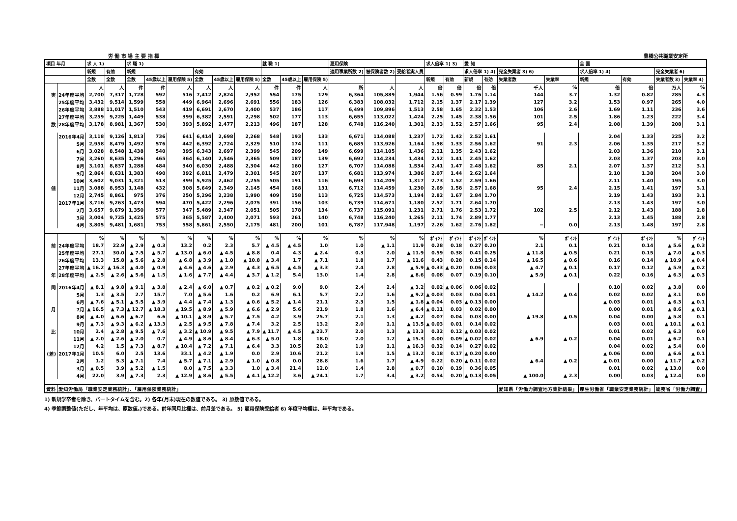労 働 市 場 主 要 指 標 豊橋公共職業安定所
| 項目 年月 | | 求 人 1) | | 求 職 1) | | | | | | 就 職 1) | | | 雇用保険 | | | 求人倍率 1) 3) | | 愛 知 | | | | 全 国 | | | |
| --- | --- | --- | --- | --- | --- | --- | --- | --- | --- | --- | --- | --- | --- | --- | --- | --- | --- | --- | --- | --- | --- | --- | --- | --- | --- |
| | | 新規 | 有効 | 新規 | | | 有効 | | | | | | 適用事業所数 2) | 被保険者数 2) | 受給者実人員 | | | 求人倍率 1) 4) | | 完全失業者 3) 6) | | 求人倍率 1) 4) | | 完全失業者 6) | |
| | | 全数 | 全数 | 全数 | 45歳以上 | 雇用保険 5) | 全数 | 45歳以上 | 雇用保険 5) | 全数 | 45歳以上 | 雇用保険 5) | | | | 新規 | 有効 | 新規 | 有効 | 失業者数 | 失業率 | 新規 | 有効 | 失業者数 3) | 失業率 4) |
| | | 人 | 人 | 件 | 件 | 人 | 人 | 人 | 人 | 件 | 件 | 人 | 所 | 人 | 人 | 倍 | 倍 | 倍 | 倍 | 千人 | % | 倍 | 倍 | 万人 | % |
| 実 | 24年度平均 | 2,700 | 7,317 | 1,728 | 592 | 516 | 7,412 | 2,824 | 2,952 | 554 | 175 | 129 | 6,364 | 105,889 | 1,944 | 1.56 | 0.99 | 1.76 | 1.14 | 144 | 3.7 | 1.32 | 0.82 | 285 | 4.3 |
| | 25年度平均 | 3,432 | 9,514 | 1,599 | 558 | 449 | 6,964 | 2,696 | 2,691 | 556 | 183 | 126 | 6,383 | 108,032 | 1,712 | 2.15 | 1.37 | 2.17 | 1.39 | 127 | 3.2 | 1.53 | 0.97 | 265 | 4.0 |
| | 26年度平均 | 3,888 | 11,017 | 1,510 | 543 | 419 | 6,691 | 2,670 | 2,400 | 537 | 186 | 117 | 6,499 | 109,896 | 1,513 | 2.58 | 1.65 | 2.32 | 1.53 | 106 | 2.6 | 1.69 | 1.11 | 236 | 3.6 |
| | 27年度平均 | 3,259 | 9,225 | 1,449 | 538 | 399 | 6,382 | 2,591 | 2,298 | 502 | 177 | 113 | 6,655 | 113,022 | 1,424 | 2.25 | 1.45 | 2.38 | 1.56 | 101 | 2.5 | 1.86 | 1.23 | 222 | 3.4 |
| 数 | 28年度平均 | 3,178 | 8,981 | 1,367 | 530 | 393 | 5,892 | 2,477 | 2,213 | 496 | 187 | 128 | 6,748 | 116,240 | 1,301 | 2.33 | 1.52 | 2.57 | 1.66 | 95 | 2.4 | 2.08 | 1.39 | 208 | 3.1 |
| | 2016年4月 | 3,118 | 9,126 | 1,813 | 736 | 641 | 6,414 | 2,698 | 2,268 | 548 | 193 | 133 | 6,671 | 114,088 | 1,237 | 1.72 | 1.42 | 2.52 | 1.61 | | | 2.04 | 1.33 | 225 | 3.2 |
| | 5月 | 2,958 | 8,479 | 1,492 | 576 | 442 | 6,392 | 2,724 | 2,329 | 510 | 174 | 111 | 6,685 | 113,926 | 1,164 | 1.98 | 1.33 | 2.56 | 1.62 | 91 | 2.3 | 2.06 | 1.35 | 217 | 3.2 |
| | 6月 | 3,028 | 8,548 | 1,438 | 540 | 395 | 6,343 | 2,697 | 2,399 | 545 | 209 | 149 | 6,699 | 114,105 | 1,436 | 2.11 | 1.35 | 2.43 | 1.62 | | | 2.03 | 1.36 | 210 | 3.1 |
| | 7月 | 3,260 | 8,635 | 1,296 | 465 | 364 | 6,140 | 2,546 | 2,365 | 509 | 187 | 139 | 6,692 | 114,234 | 1,434 | 2.52 | 1.41 | 2.45 | 1.62 | | | 2.03 | 1.37 | 203 | 3.0 |
| | 8月 | 3,101 | 8,837 | 1,288 | 484 | 340 | 6,030 | 2,488 | 2,304 | 442 | 160 | 127 | 6,707 | 114,088 | 1,534 | 2.41 | 1.47 | 2.48 | 1.62 | 85 | 2.1 | 2.07 | 1.37 | 212 | 3.1 |
| | 9月 | 2,864 | 8,631 | 1,383 | 490 | 392 | 6,011 | 2,479 | 2,301 | 545 | 207 | 137 | 6,681 | 113,974 | 1,386 | 2.07 | 1.44 | 2.62 | 1.64 | | | 2.10 | 1.38 | 204 | 3.0 |
| | 10月 | 3,602 | 9,031 | 1,321 | 513 | 399 | 5,925 | 2,462 | 2,255 | 505 | 191 | 116 | 6,693 | 114,209 | 1,317 | 2.73 | 1.52 | 2.59 | 1.66 | | | 2.11 | 1.40 | 195 | 3.0 |
| 値 | 11月 | 3,088 | 8,953 | 1,148 | 432 | 308 | 5,649 | 2,349 | 2,145 | 454 | 168 | 131 | 6,712 | 114,459 | 1,230 | 2.69 | 1.58 | 2.57 | 1.68 | 95 | 2.4 | 2.15 | 1.41 | 197 | 3.1 |
| | 12月 | 2,745 | 8,861 | 975 | 376 | 250 | 5,296 | 2,238 | 1,990 | 409 | 158 | 113 | 6,725 | 114,573 | 1,194 | 2.82 | 1.67 | 2.84 | 1.70 | | | 2.19 | 1.43 | 193 | 3.1 |
| | 2017年1月 | 3,716 | 9,263 | 1,473 | 594 | 470 | 5,422 | 2,296 | 2,075 | 391 | 156 | 103 | 6,739 | 114,671 | 1,180 | 2.52 | 1.71 | 2.64 | 1.70 | | | 2.13 | 1.43 | 197 | 3.0 |
| | 2月 | 3,657 | 9,679 | 1,350 | 577 | 347 | 5,489 | 2,347 | 2,051 | 505 | 178 | 134 | 6,737 | 115,091 | 1,231 | 2.71 | 1.76 | 2.53 | 1.72 | 102 | 2.5 | 2.12 | 1.43 | 188 | 2.8 |
| | 3月 | 3,004 | 9,725 | 1,425 | 575 | 365 | 5,587 | 2,400 | 2,071 | 593 | 261 | 140 | 6,748 | 116,240 | 1,265 | 2.11 | 1.74 | 2.89 | 1.77 | | | 2.13 | 1.45 | 188 | 2.8 |
| | 4月 | 3,805 | 9,481 | 1,681 | 753 | 558 | 5,861 | 2,550 | 2,175 | 481 | 200 | 101 | 6,787 | 117,948 | 1,197 | 2.26 | 1.62 | 2.76 | 1.82 | − | 0.0 | 2.13 | 1.48 | 197 | 2.8 |
| | | % | % | % | % | % | % | % | % | % | % | % | % | % | % | ﾎﾟｲﾝﾄ | ﾎﾟｲﾝﾄ | ﾎﾟｲﾝﾄ | ﾎﾟｲﾝﾄ | % | ﾎﾟｲﾝﾄ | ﾎﾟｲﾝﾄ | ﾎﾟｲﾝﾄ | % | ﾎﾟｲﾝﾄ |
| 前 | 24年度平均 | 18.7 | 22.9 | ▲ 2.9 | ▲ 0.3 | 13.2 | 0.2 | 2.3 | 5.7 | ▲ 4.5 | ▲ 4.5 | 1.0 | 1.0 | ▲ 1.1 | 11.9 | 0.28 | 0.18 | 0.27 | 0.20 | 2.1 | 0.1 | 0.21 | 0.14 | ▲ 5.6 | ▲ 0.3 |
| | 25年度平均 | 27.1 | 30.0 | ▲ 7.5 | ▲ 5.7 | ▲ 13.0 | ▲ 6.0 | ▲ 4.5 | ▲ 8.8 | 0.4 | 4.3 | ▲ 2.4 | 0.3 | 2.0 | ▲ 11.9 | 0.59 | 0.38 | 0.41 | 0.25 | ▲ 11.8 | ▲ 0.5 | 0.21 | 0.15 | ▲ 7.0 | ▲ 0.3 |
| | 26年度平均 | 13.3 | 15.8 | ▲ 5.6 | ▲ 2.8 | ▲ 6.8 | ▲ 3.9 | ▲ 1.0 | ▲ 10.8 | ▲ 3.4 | 1.7 | ▲ 7.1 | 1.8 | 1.7 | ▲ 11.6 | 0.43 | 0.28 | 0.15 | 0.14 | ▲ 16.5 | ▲ 0.6 | 0.16 | 0.14 | ▲ 10.9 | ▲ 0.4 |
| | 27年度平均 | ▲ 16.2 | ▲ 16.3 | ▲ 4.0 | ▲ 0.9 | ▲ 4.6 | ▲ 4.6 | ▲ 2.9 | ▲ 4.3 | ▲ 6.5 | ▲ 4.5 | ▲ 3.3 | 2.4 | 2.8 | ▲ 5.9 | ▲ 0.33 | ▲ 0.20 | 0.06 | 0.03 | ▲ 4.7 | ▲ 0.1 | 0.17 | 0.12 | ▲ 5.9 | ▲ 0.2 |
| 年 | 28年度平均 | ▲ 2.5 | ▲ 2.6 | ▲ 5.6 | ▲ 1.5 | ▲ 1.6 | ▲ 7.7 | ▲ 4.4 | ▲ 3.7 | ▲ 1.2 | 5.4 | 13.0 | 1.4 | 2.8 | ▲ 8.6 | 0.08 | 0.07 | 0.19 | 0.10 | ▲ 5.9 | ▲ 0.1 | 0.22 | 0.16 | ▲ 6.3 | ▲ 0.3 |
| 同 | 2016年4月 | ▲ 8.1 | ▲ 9.8 | ▲ 9.1 | ▲ 3.8 | ▲ 2.4 | ▲ 6.0 | ▲ 0.7 | ▲ 0.2 | ▲ 0.2 | 9.0 | 9.0 | 2.4 | 2.4 | ▲ 3.2 | 0.02 | ▲ 0.06 | 0.06 | 0.02 | | | 0.10 | 0.02 | ▲ 3.8 | 0.0 |
| | 5月 | 1.3 | ▲ 3.5 | 2.7 | 15.7 | 7.0 | ▲ 5.6 | 1.6 | 0.2 | 6.9 | 6.1 | 5.7 | 2.2 | 1.6 | ▲ 9.2 | ▲ 0.03 | 0.03 | 0.04 | 0.01 | ▲ 14.2 | ▲ 0.4 | 0.02 | 0.02 | ▲ 3.1 | 0.0 |
| | 6月 | ▲ 7.6 | ▲ 5.1 | ▲ 5.5 | ▲ 3.9 | ▲ 4.4 | ▲ 7.4 | ▲ 1.3 | ▲ 0.6 | ▲ 5.2 | ▲ 1.4 | 21.1 | 2.3 | 1.5 | ▲ 1.8 | ▲ 0.04 | 0.03 | ▲ 0.13 | 0.00 | | | ▲ 0.03 | 0.01 | ▲ 6.3 | ▲ 0.1 |
| 月 | 7月 | ▲ 16.5 | ▲ 7.3 | ▲ 12.7 | ▲ 18.3 | ▲ 19.5 | ▲ 8.9 | ▲ 5.9 | ▲ 6.6 | ▲ 2.9 | 5.6 | 21.9 | 1.8 | 1.6 | ▲ 6.4 | ▲ 0.11 | 0.03 | 0.02 | 0.00 | | | 0.00 | 0.01 | ▲ 8.6 | ▲ 0.1 |
| | 8月 | ▲ 4.0 | ▲ 6.6 | ▲ 6.7 | 6.6 | ▲ 10.1 | ▲ 8.9 | ▲ 5.7 | ▲ 7.5 | 4.2 | 3.9 | 25.7 | 2.1 | 1.3 | ▲ 4.2 | 0.07 | 0.04 | 0.03 | 0.00 | ▲ 19.8 | ▲ 0.5 | 0.04 | 0.00 | ▲ 5.8 | 0.1 |
| | 9月 | ▲ 7.3 | ▲ 9.3 | ▲ 6.2 | ▲ 13.3 | ▲ 2.5 | ▲ 9.5 | ▲ 7.8 | ▲ 7.4 | 3.2 | 2.5 | 13.2 | 2.0 | 1.1 | ▲ 13.5 | ▲ 0.03 | 0.01 | 0.14 | 0.02 | | | 0.03 | 0.01 | ▲ 10.1 | ▲ 0.1 |
| 比 | 10月 | 2.4 | ▲ 2.8 | ▲ 9.5 | ▲ 7.6 | ▲ 3.2 | ▲ 10.9 | ▲ 9.5 | ▲ 7.9 | ▲ 11.7 | ▲ 4.5 | ▲ 23.7 | 2.0 | 1.3 | ▲ 13.3 | 0.32 | 0.12 | ▲ 0.03 | 0.02 | | | 0.01 | 0.02 | ▲ 6.3 | 0.0 |
| | 11月 | ▲ 2.0 | ▲ 2.6 | ▲ 2.0 | 0.7 | ▲ 4.9 | ▲ 8.6 | ▲ 8.4 | ▲ 6.3 | ▲ 5.0 | 1.8 | 18.0 | 2.0 | 1.2 | ▲ 15.3 | 0.00 | 0.09 | ▲ 0.02 | 0.02 | ▲ 6.9 | ▲ 0.2 | 0.04 | 0.01 | ▲ 6.2 | 0.1 |
| | 12月 | 4.2 | 1.5 | ▲ 7.3 | ▲ 8.7 | ▲ 10.4 | ▲ 7.2 | ▲ 7.1 | ▲ 6.4 | 3.3 | 10.5 | 20.2 | 1.9 | 1.1 | ▲ 16.3 | 0.32 | 0.14 | 0.27 | 0.02 | | | 0.04 | 0.02 | ▲ 5.4 | 0.0 |
| (差) | 2017年1月 | 10.5 | 6.0 | 2.5 | 13.6 | 33.1 | ▲ 4.2 | ▲ 1.9 | 0.0 | 2.9 | 10.6 | 21.2 | 1.9 | 1.5 | ▲ 13.2 | 0.18 | 0.17 | ▲ 0.20 | 0.00 | | | ▲ 0.06 | 0.00 | ▲ 6.6 | ▲ 0.1 |
| | 2月 | 1.2 | 5.3 | ▲ 7.1 | 7.4 | ▲ 5.7 | ▲ 7.1 | ▲ 2.9 | ▲ 1.0 | ▲ 0.8 | 0.0 | 28.8 | 1.6 | 1.7 | ▲ 4.9 | 0.22 | 0.20 | ▲ 0.11 | 0.02 | ▲ 6.4 | ▲ 0.2 | ▲ 0.01 | 0.00 | ▲ 11.7 | ▲ 0.2 |
| | 3月 | ▲ 0.5 | 3.9 | ▲ 5.2 | ▲ 1.5 | 8.0 | ▲ 7.5 | ▲ 3.3 | 1.0 | ▲ 3.4 | 21.4 | 12.0 | 1.4 | 2.8 | ▲ 0.7 | 0.10 | 0.19 | 0.36 | 0.05 | | | 0.01 | 0.02 | ▲ 13.0 | 0.0 |
| | 4月 | 22.0 | 3.9 | ▲ 7.3 | 2.3 | ▲ 12.9 | ▲ 8.6 | ▲ 5.5 | ▲ 4.1 | ▲ 12.2 | 3.6 | ▲ 24.1 | 1.7 | 3.4 | ▲ 3.2 | 0.54 | 0.20 | ▲ 0.13 | 0.05 | ▲ 100.0 | ▲ 2.3 | 0.00 | 0.03 | ▲ 12.4 | 0.0 |
| 資料 | 愛知労働局「職業安定業務統計」、「雇用保険業務統計」 | | | | | | | | | | | | | | | | | | | 愛知県「労働力調査地方集計結果」 | | 厚生労働省「職業安定業務統計」 | | 総務省「労働力調査」 | |
1) 新規学卒者を除き、パートタイムを含む。2) 各年(月末)現在の数値である。 3) 原数値である。
4) 季節調整値(ただし、年平均は、原数値。)である。前年同月比欄は、前月差である。 5) 雇用保険受給者 6) 年度平均欄は、年平均である。